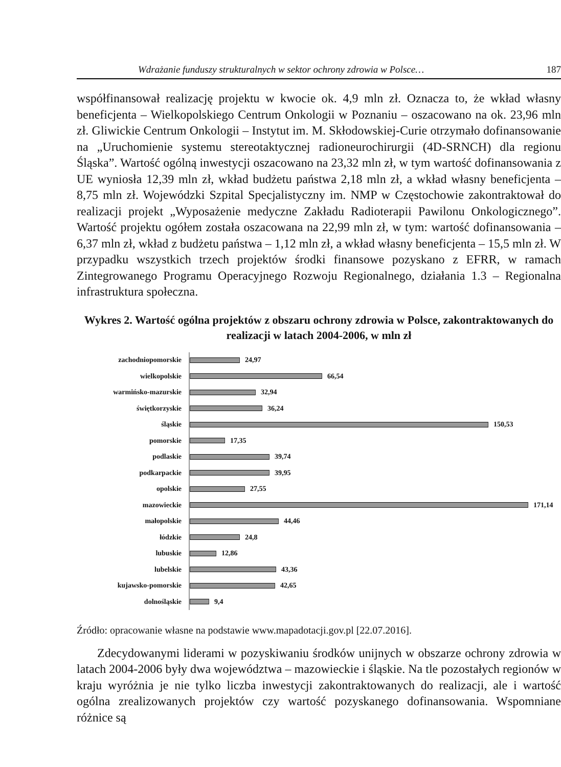Wdrażanie funduszy strukturalnych w sektor ochrony zdrowia w Polsce… 187
współfinansował realizację projektu w kwocie ok. 4,9 mln zł. Oznacza to, że wkład własny beneficjenta – Wielkopolskiego Centrum Onkologii w Poznaniu – oszacowano na ok. 23,96 mln zł. Gliwickie Centrum Onkologii – Instytut im. M. Skłodowskiej-Curie otrzymało dofinansowanie na „Uruchomienie systemu stereotaktycznej radioneurochirurgii (4D-SRNCH) dla regionu Śląska”. Wartość ogólną inwestycji oszacowano na 23,32 mln zł, w tym wartość dofinansowania z UE wyniosła 12,39 mln zł, wkład budżetu państwa 2,18 mln zł, a wkład własny beneficjenta – 8,75 mln zł. Wojewódzki Szpital Specjalistyczny im. NMP w Częstochowie zakontraktował do realizacji projekt „Wyposażenie medyczne Zakładu Radioterapii Pawilonu Onkologicznego”. Wartość projektu ogółem została oszacowana na 22,99 mln zł, w tym: wartość dofinansowania – 6,37 mln zł, wkład z budżetu państwa – 1,12 mln zł, a wkład własny beneficjenta – 15,5 mln zł. W przypadku wszystkich trzech projektów środki finansowe pozyskano z EFRR, w ramach Zintegrowanego Programu Operacyjnego Rozwoju Regionalnego, działania 1.3 – Regionalna infrastruktura społeczna.
Wykres 2. Wartość ogólna projektów z obszaru ochrony zdrowia w Polsce, zakontraktowanych do realizacji w latach 2004-2006, w mln zł
zachodniopomorskie
24,97
wielkopolskie
66,54
warmińsko-mazurskie
32,94
świętkorzyskie
36,24
śląskie
150,53
pomorskie
17,35
podlaskie
39,74
podkarpackie
39,95
opolskie
27,55
mazowieckie
171,14
małopolskie
44,46
łódzkie
24,8
lubuskie
12,86
lubelskie
43,36
kujawsko-pomorskie
42,65
dolnośląskie
9,4
Źródło: opracowanie własne na podstawie www.mapadotacji.gov.pl [22.07.2016].
Zdecydowanymi liderami w pozyskiwaniu środków unijnych w obszarze ochrony zdrowia w latach 2004-2006 były dwa województwa – mazowieckie i śląskie. Na tle pozostałych regionów w kraju wyróżnia je nie tylko liczba inwestycji zakontraktowanych do realizacji, ale i wartość ogólna zrealizowanych projektów czy wartość pozyskanego dofinansowania. Wspomniane różnice są